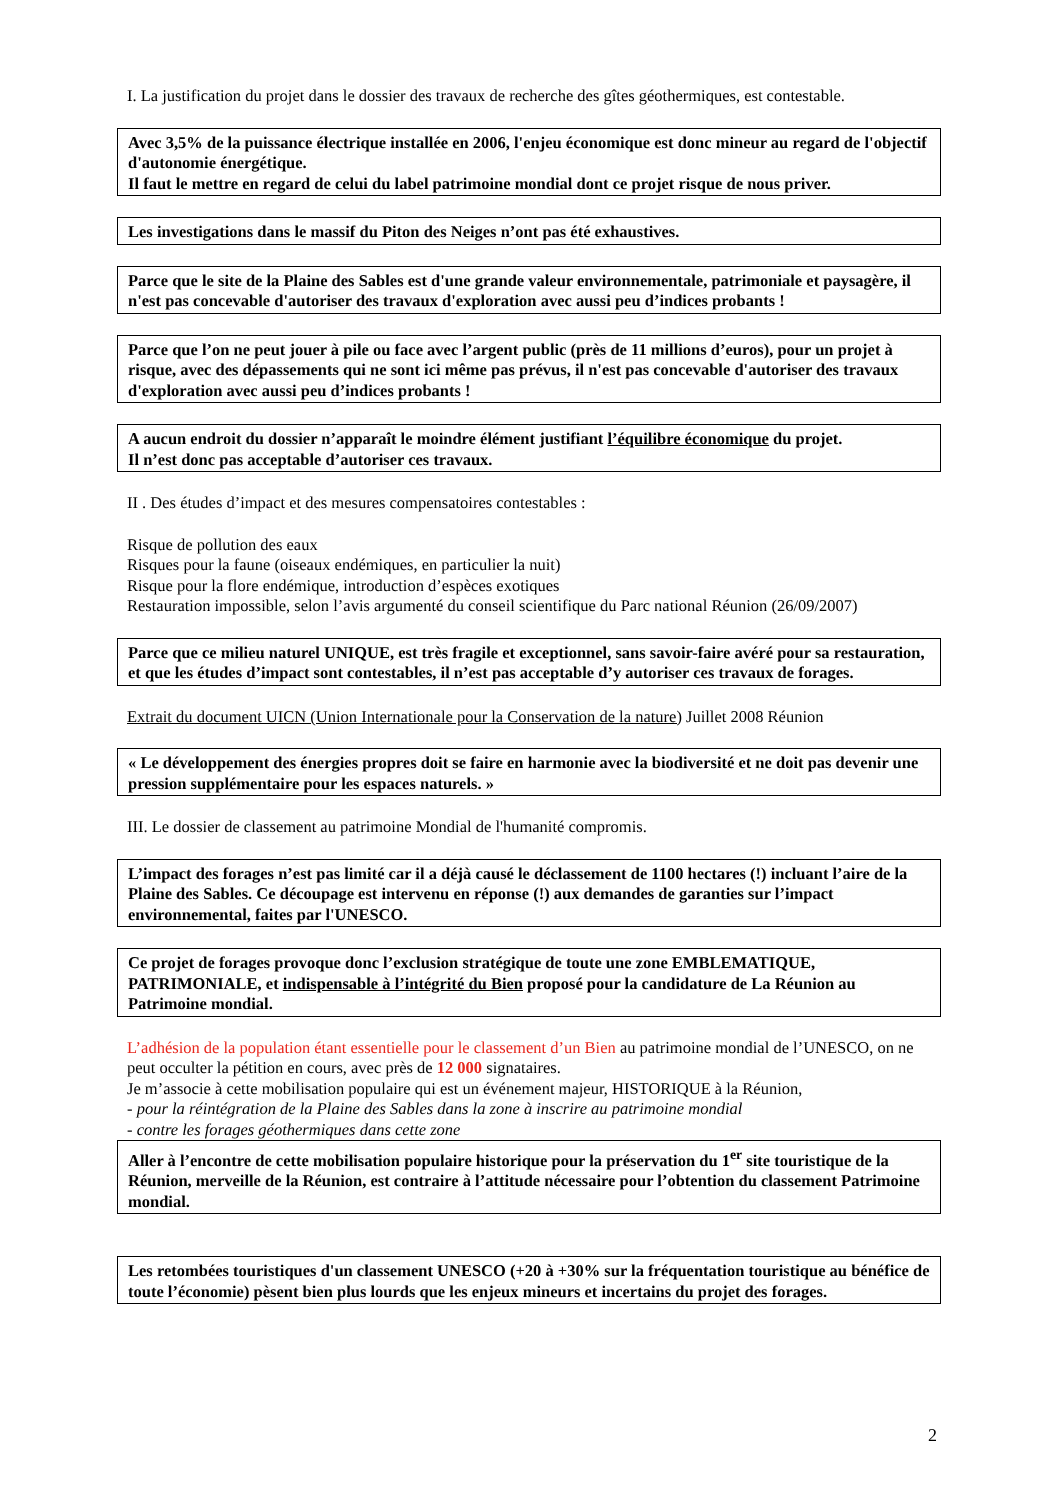I. La justification du projet dans le dossier des travaux de recherche des gîtes géothermiques, est contestable.
Avec 3,5% de la puissance électrique installée en 2006, l'enjeu économique est donc mineur au regard de l'objectif d'autonomie énergétique.
Il faut le mettre en regard de celui du label patrimoine mondial dont ce projet risque de nous priver.
Les investigations dans le massif du Piton des Neiges n’ont pas été exhaustives.
Parce que le site de la Plaine des Sables est d'une grande valeur environnementale, patrimoniale et paysagère, il n'est pas concevable d'autoriser des travaux d'exploration avec aussi peu d’indices probants !
Parce que l’on ne peut jouer à pile ou face avec l’argent public (près de 11 millions d’euros), pour un projet à risque, avec des dépassements qui ne sont ici même pas prévus, il n'est pas concevable d'autoriser des travaux d'exploration avec aussi peu d’indices probants !
A aucun endroit du dossier n’apparaît le moindre élément justifiant l’équilibre économique du projet.
Il n’est donc pas acceptable d’autoriser ces travaux.
II . Des études d’impact et des mesures compensatoires contestables :
Risque de pollution des eaux
Risques pour la faune (oiseaux endémiques, en particulier la nuit)
Risque pour la flore endémique, introduction d’espèces exotiques
Restauration impossible, selon l’avis argumenté du conseil scientifique du Parc national Réunion (26/09/2007)
Parce que ce milieu naturel UNIQUE, est très fragile et exceptionnel, sans savoir-faire avéré pour sa restauration, et que les études d’impact sont contestables, il n’est pas acceptable d’y autoriser ces travaux de forages.
Extrait du document UICN (Union Internationale pour la Conservation de la nature) Juillet 2008 Réunion
« Le développement des énergies propres doit se faire en harmonie avec la biodiversité et ne doit pas devenir une pression supplémentaire pour les espaces naturels. »
III. Le dossier de classement au patrimoine Mondial de l'humanité compromis.
L’impact des forages n’est pas limité car il a déjà causé le déclassement de 1100 hectares (!) incluant l’aire de la Plaine des Sables. Ce découpage est intervenu en réponse (!) aux demandes de garanties sur l’impact environnemental, faites par l'UNESCO.
Ce projet de forages provoque donc l’exclusion stratégique de toute une zone EMBLEMATIQUE, PATRIMONIALE, et indispensable à l’intégrité du Bien proposé pour la candidature de La Réunion au Patrimoine mondial.
L’adhésion de la population étant essentielle pour le classement d’un Bien au patrimoine mondial de l’UNESCO, on ne peut occulter la pétition en cours, avec près de 12 000 signataires.
Je m’associe à cette mobilisation populaire qui est un événement majeur, HISTORIQUE à la Réunion,
- pour la réintégration de la Plaine des Sables dans la zone à inscrire au patrimoine mondial
- contre les forages géothermiques dans cette zone
Aller à l’encontre de cette mobilisation populaire historique pour la préservation du 1<sup>er</sup> site touristique de la Réunion, merveille de la Réunion, est contraire à l’attitude nécessaire pour l’obtention du classement Patrimoine mondial.
Les retombées touristiques d'un classement UNESCO (+20 à +30% sur la fréquentation touristique au bénéfice de toute l’économie) pèsent bien plus lourds que les enjeux mineurs et incertains du projet des forages.
2